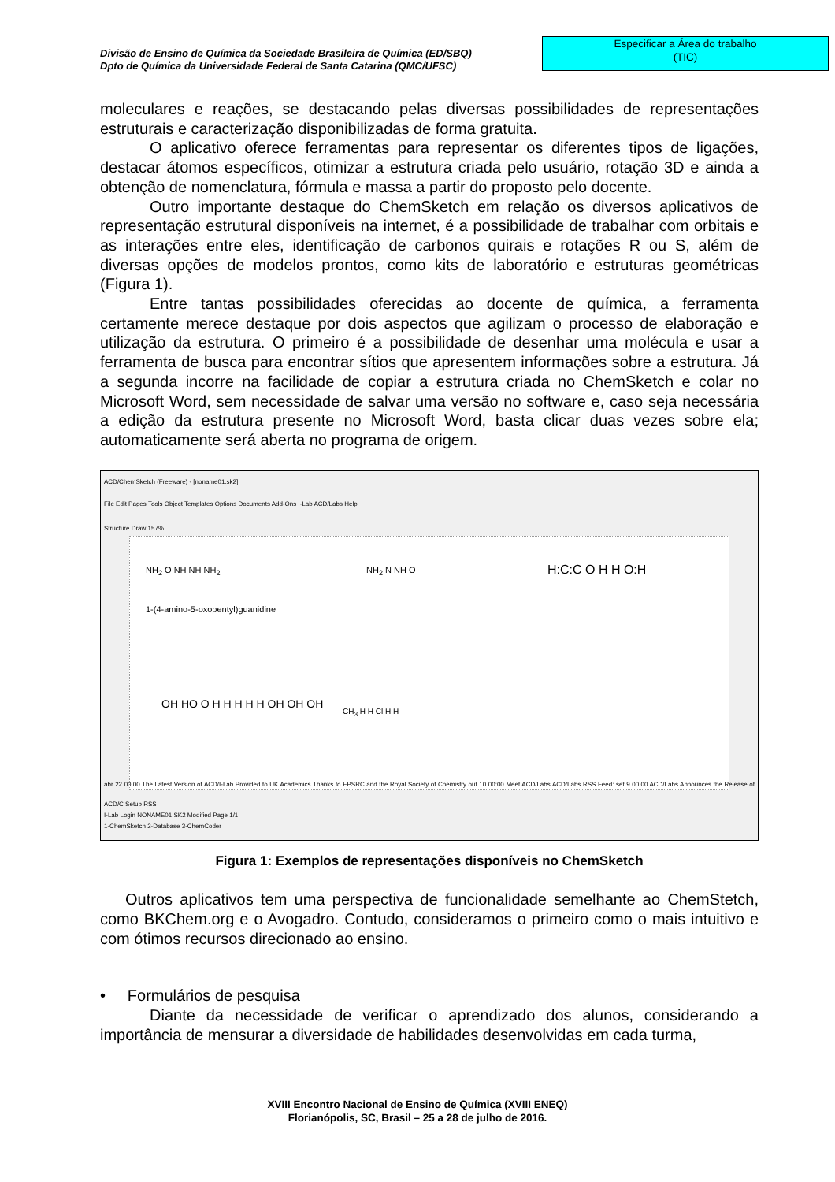Divisão de Ensino de Química da Sociedade Brasileira de Química (ED/SBQ)
Dpto de Química da Universidade Federal de Santa Catarina (QMC/UFSC)
Especificar a Área do trabalho
(TIC)
moleculares e reações, se destacando pelas diversas possibilidades de representações estruturais e caracterização disponibilizadas de forma gratuita.
O aplicativo oferece ferramentas para representar os diferentes tipos de ligações, destacar átomos específicos, otimizar a estrutura criada pelo usuário, rotação 3D e ainda a obtenção de nomenclatura, fórmula e massa a partir do proposto pelo docente.
Outro importante destaque do ChemSketch em relação os diversos aplicativos de representação estrutural disponíveis na internet, é a possibilidade de trabalhar com orbitais e as interações entre eles, identificação de carbonos quirais e rotações R ou S, além de diversas opções de modelos prontos, como kits de laboratório e estruturas geométricas (Figura 1).
Entre tantas possibilidades oferecidas ao docente de química, a ferramenta certamente merece destaque por dois aspectos que agilizam o processo de elaboração e utilização da estrutura. O primeiro é a possibilidade de desenhar uma molécula e usar a ferramenta de busca para encontrar sítios que apresentem informações sobre a estrutura. Já a segunda incorre na facilidade de copiar a estrutura criada no ChemSketch e colar no Microsoft Word, sem necessidade de salvar uma versão no software e, caso seja necessária a edição da estrutura presente no Microsoft Word, basta clicar duas vezes sobre ela; automaticamente será aberta no programa de origem.
ACD/ChemSketch (Freeware) - [noname01.sk2]
File Edit Pages Tools Object Templates Options Documents Add-Ons I-Lab ACD/Labs Help
Structure Draw 157%
NH<sub>2</sub> O NH NH NH<sub>2</sub>
1-(4-amino-5-oxopentyl)guanidine
NH<sub>2</sub> N NH O H:C:C O H H O:H
OH HO O H H H H H OH OH OH CH<sub>3</sub> H H Cl H H
abr 22 00:00 The Latest Version of ACD/I-Lab Provided to UK Academics Thanks to EPSRC and the Royal Society of Chemistry out 10 00:00 Meet ACD/Labs ACD/Labs RSS Feed: set 9 00:00 ACD/Labs Announces the Release of ACD/C Setup RSS
I-Lab Login NONAME01.SK2 Modified Page 1/1
1-ChemSketch 2-Database 3-ChemCoder
Figura 1: Exemplos de representações disponíveis no ChemSketch
Outros aplicativos tem uma perspectiva de funcionalidade semelhante ao ChemStetch, como BKChem.org e o Avogadro. Contudo, consideramos o primeiro como o mais intuitivo e com ótimos recursos direcionado ao ensino.
• Formulários de pesquisa
Diante da necessidade de verificar o aprendizado dos alunos, considerando a importância de mensurar a diversidade de habilidades desenvolvidas em cada turma,
XVIII Encontro Nacional de Ensino de Química (XVIII ENEQ)
Florianópolis, SC, Brasil – 25 a 28 de julho de 2016.